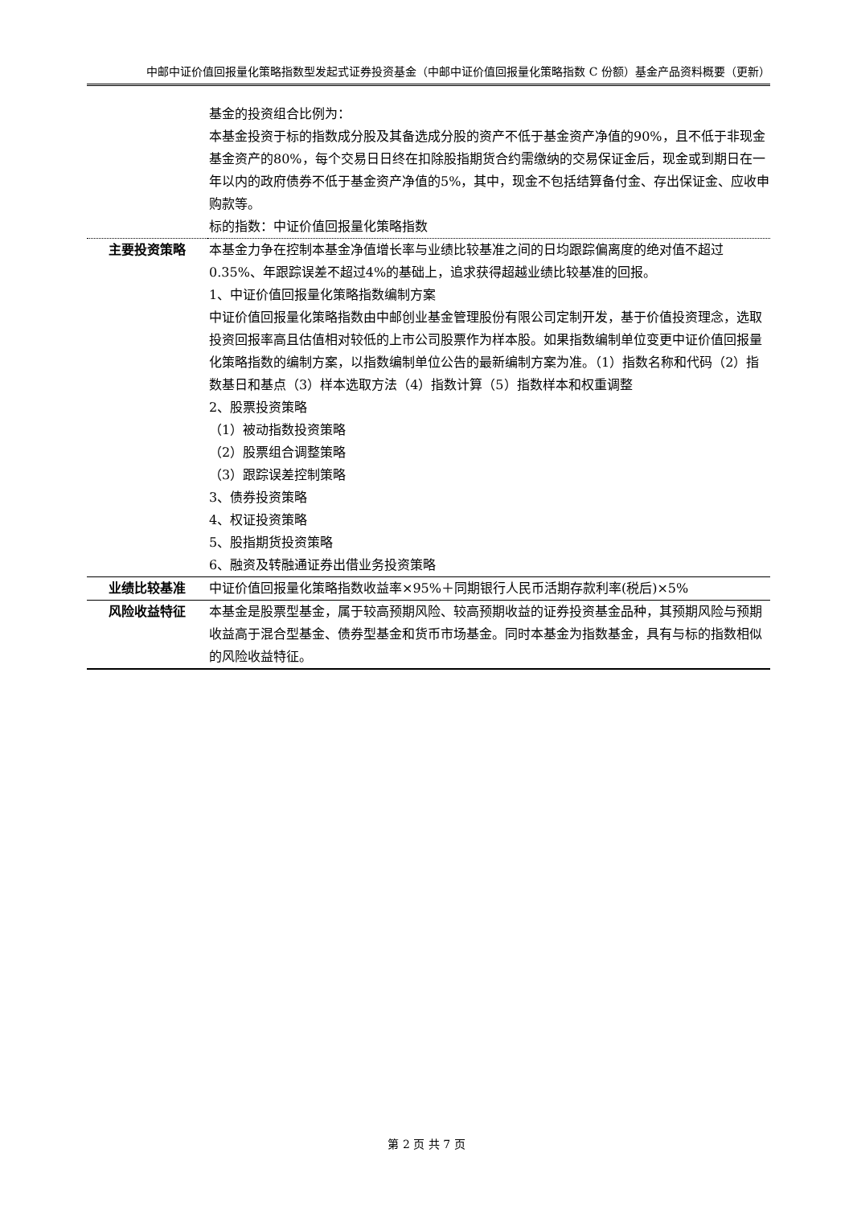中邮中证价值回报量化策略指数型发起式证券投资基金（中邮中证价值回报量化策略指数 C 份额）基金产品资料概要（更新）
| | 基金的投资组合比例为： 本基金投资于标的指数成分股及其备选成分股的资产不低于基金资产净值的90%，且不低于非现金基金资产的80%，每个交易日日终在扣除股指期货合约需缴纳的交易保证金后，现金或到期日在一年以内的政府债券不低于基金资产净值的5%，其中，现金不包括结算备付金、存出保证金、应收申购款等。 标的指数：中证价值回报量化策略指数 |
| 主要投资策略 | 本基金力争在控制本基金净值增长率与业绩比较基准之间的日均跟踪偏离度的绝对值不超过0.35%、年跟踪误差不超过4%的基础上，追求获得超越业绩比较基准的回报。 1、中证价值回报量化策略指数编制方案 中证价值回报量化策略指数由中邮创业基金管理股份有限公司定制开发，基于价值投资理念，选取投资回报率高且估值相对较低的上市公司股票作为样本股。如果指数编制单位变更中证价值回报量化策略指数的编制方案，以指数编制单位公告的最新编制方案为准。（1）指数名称和代码（2）指数基日和基点（3）样本选取方法（4）指数计算（5）指数样本和权重调整 2、股票投资策略 （1）被动指数投资策略 （2）股票组合调整策略 （3）跟踪误差控制策略 3、债券投资策略 4、权证投资策略 5、股指期货投资策略 6、融资及转融通证券出借业务投资策略 |
| 业绩比较基准 | 中证价值回报量化策略指数收益率×95%＋同期银行人民币活期存款利率(税后)×5% |
| 风险收益特征 | 本基金是股票型基金，属于较高预期风险、较高预期收益的证券投资基金品种，其预期风险与预期收益高于混合型基金、债券型基金和货币市场基金。同时本基金为指数基金，具有与标的指数相似的风险收益特征。 |
第 2 页 共 7 页